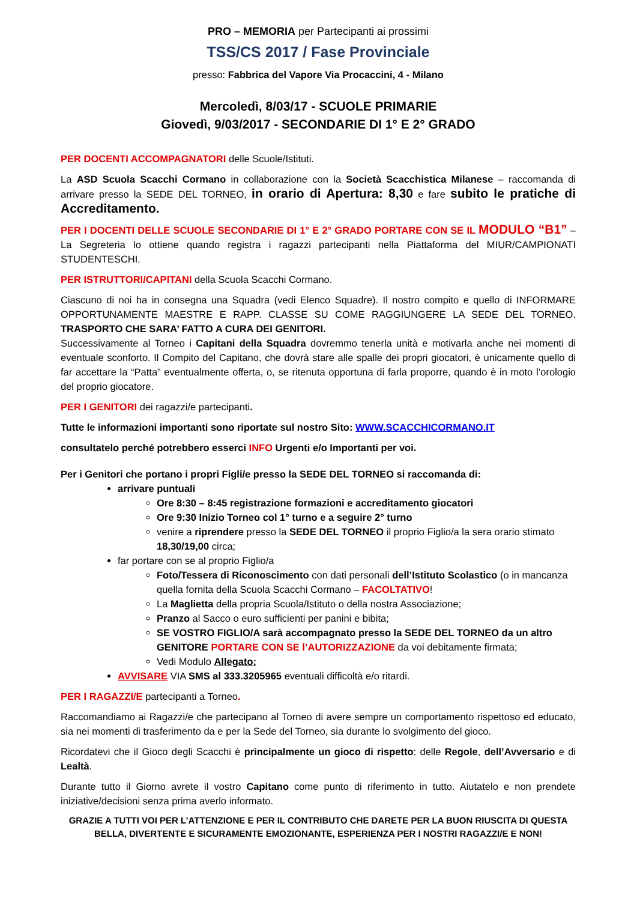PRO – MEMORIA per Partecipanti ai prossimi
TSS/CS 2017 / Fase Provinciale
presso: Fabbrica del Vapore Via Procaccini, 4 - Milano
Mercoledì, 8/03/17 - SCUOLE PRIMARIE
Giovedì, 9/03/2017 - SECONDARIE DI 1° E 2° GRADO
PER DOCENTI ACCOMPAGNATORI delle Scuole/Istituti.
La ASD Scuola Scacchi Cormano in collaborazione con la Società Scacchistica Milanese – raccomanda di arrivare presso la SEDE DEL TORNEO, in orario di Apertura: 8,30 e fare subito le pratiche di Accreditamento.
PER I DOCENTI DELLE SCUOLE SECONDARIE DI 1° E 2° GRADO PORTARE CON SE IL MODULO “B1” – La Segreteria lo ottiene quando registra i ragazzi partecipanti nella Piattaforma del MIUR/CAMPIONATI STUDENTESCHI.
PER ISTRUTTORI/CAPITANI della Scuola Scacchi Cormano.
Ciascuno di noi ha in consegna una Squadra (vedi Elenco Squadre). Il nostro compito e quello di INFORMARE OPPORTUNAMENTE MAESTRE E RAPP. CLASSE SU COME RAGGIUNGERE LA SEDE DEL TORNEO. TRASPORTO CHE SARA’ FATTO A CURA DEI GENITORI.
Successivamente al Torneo i Capitani della Squadra dovremmo tenerla unità e motivarla anche nei momenti di eventuale sconforto. Il Compito del Capitano, che dovrà stare alle spalle dei propri giocatori, è unicamente quello di far accettare la “Patta” eventualmente offerta, o, se ritenuta opportuna di farla proporre, quando è in moto l’orologio del proprio giocatore.
PER I GENITORI dei ragazzi/e partecipanti.
Tutte le informazioni importanti sono riportate sul nostro Sito: WWW.SCACCHICORMANO.IT
consultatelo perché potrebbero esserci INFO Urgenti e/o Importanti per voi.
Per i Genitori che portano i propri Figli/e presso la SEDE DEL TORNEO si raccomanda di:
arrivare puntuali
Ore 8:30 – 8:45 registrazione formazioni e accreditamento giocatori
Ore 9:30 Inizio Torneo col 1° turno e a seguire 2° turno
venire a riprendere presso la SEDE DEL TORNEO il proprio Figlio/a la sera orario stimato 18,30/19,00 circa;
far portare con se al proprio Figlio/a
Foto/Tessera di Riconoscimento con dati personali dell’Istituto Scolastico (o in mancanza quella fornita della Scuola Scacchi Cormano – FACOLTATIVO!
La Maglietta della propria Scuola/Istituto o della nostra Associazione;
Pranzo al Sacco o euro sufficienti per panini e bibita;
SE VOSTRO FIGLIO/A sarà accompagnato presso la SEDE DEL TORNEO da un altro GENITORE PORTARE CON SE l’AUTORIZZAZIONE da voi debitamente firmata;
Vedi Modulo Allegato:
AVVISARE VIA SMS al 333.3205965 eventuali difficoltà e/o ritardi.
PER I RAGAZZI/E partecipanti a Torneo.
Raccomandiamo ai Ragazzi/e che partecipano al Torneo di avere sempre un comportamento rispettoso ed educato, sia nei momenti di trasferimento da e per la Sede del Torneo, sia durante lo svolgimento del gioco.
Ricordatevi che il Gioco degli Scacchi è principalmente un gioco di rispetto: delle Regole, dell’Avversario e di Lealtà.
Durante tutto il Giorno avrete il vostro Capitano come punto di riferimento in tutto. Aiutatelo e non prendete iniziative/decisioni senza prima averlo informato.
GRAZIE A TUTTI VOI PER L’ATTENZIONE E PER IL CONTRIBUTO CHE DARETE PER LA BUON RIUSCITA DI QUESTA BELLA, DIVERTENTE E SICURAMENTE EMOZIONANTE, ESPERIENZA PER I NOSTRI RAGAZZI/E E NON!